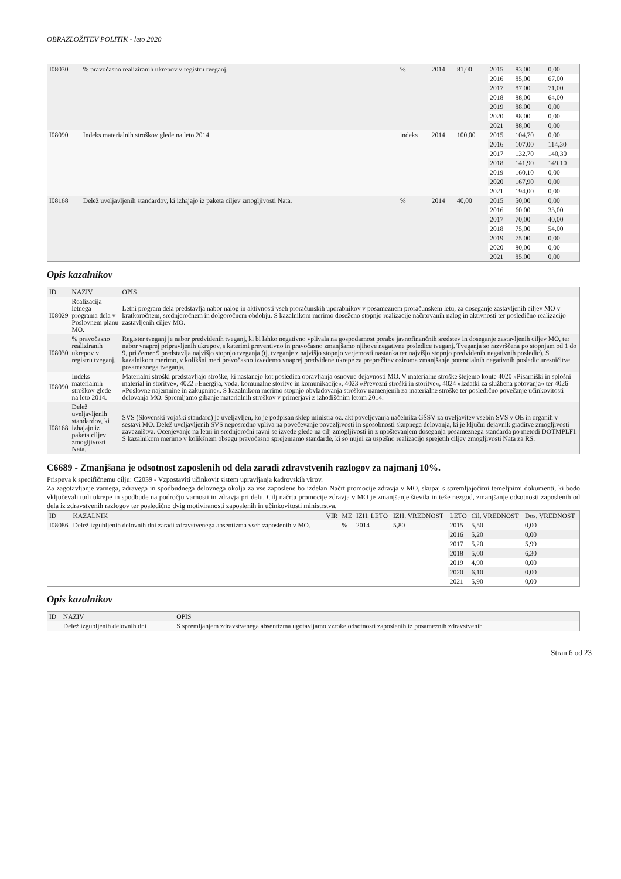OBRAZLOŽITEV POLITIK - leto 2020
| I08030 | % pravočasno realiziranih ukrepov v registru tveganj. | % | 2014 | 81,00 | 2015 | 83,00 | 0,00 |
| | | | | | 2016 | 85,00 | 67,00 |
| | | | | | 2017 | 87,00 | 71,00 |
| | | | | | 2018 | 88,00 | 64,00 |
| | | | | | 2019 | 88,00 | 0,00 |
| | | | | | 2020 | 88,00 | 0,00 |
| | | | | | 2021 | 88,00 | 0,00 |
| I08090 | Indeks materialnih stroškov glede na leto 2014. | indeks | 2014 | 100,00 | 2015 | 104,70 | 0,00 |
| | | | | | 2016 | 107,00 | 114,30 |
| | | | | | 2017 | 132,70 | 140,30 |
| | | | | | 2018 | 141,90 | 149,10 |
| | | | | | 2019 | 160,10 | 0,00 |
| | | | | | 2020 | 167,90 | 0,00 |
| | | | | | 2021 | 194,00 | 0,00 |
| I08168 | Delež uveljavljenih standardov, ki izhajajo iz paketa ciljev zmogljivosti Nata. | % | 2014 | 40,00 | 2015 | 50,00 | 0,00 |
| | | | | | 2016 | 60,00 | 33,00 |
| | | | | | 2017 | 70,00 | 40,00 |
| | | | | | 2018 | 75,00 | 54,00 |
| | | | | | 2019 | 75,00 | 0,00 |
| | | | | | 2020 | 80,00 | 0,00 |
| | | | | | 2021 | 85,00 | 0,00 |
Opis kazalnikov
| ID | NAZIV | OPIS |
| --- | --- | --- |
| I08029 | Realizacija letnega programa dela v Poslovnem planu MO. | Letni program dela predstavlja nabor nalog in aktivnosti vseh proračunskih uporabnikov v posameznem proračunskem letu, za doseganje zastavljenih ciljev MO v kratkoročnem, srednjeročnem in dolgoročnem obdobju. S kazalnikom merimo doseženo stopnjo realizacije načrtovanih nalog in aktivnosti ter posledično realizacijo zastavljenih ciljev MO. |
| I08030 | % pravočasno realiziranih ukrepov v registru tveganj. | Register tveganj je nabor predvidenih tveganj, ki bi lahko negativno vplivala na gospodarnost porabe javnofinančnih sredstev in doseganje zastavljenih ciljev MO, ter nabor vnaprej pripravljenih ukrepov, s katerimi preventivno in pravočasno zmanjšamo njihove negativne posledice tveganj. Tveganja so razvrščena po stopnjam od 1 do 9, pri čemer 9 predstavlja najvišjo stopnjo tveganja (tj. tveganje z najvišjo stopnjo verjetnosti nastanka ter najvišjo stopnjo predvidenih negativnih posledic). S kazalnikom merimo, v kolikšni meri pravočasno izvedemo vnaprej predvidene ukrepe za preprečitev oziroma zmanjšanje potencialnih negativnih posledic uresničitve posameznega tveganja. |
| I08090 | Indeks materialnih stroškov glede na leto 2014. | Materialni stroški predstavljajo stroške, ki nastanejo kot posledica opravljanja osnovne dejavnosti MO. V materialne stroške štejemo konte 4020 »Pisarniški in splošni material in storitve«, 4022 »Energija, voda, komunalne storitve in komunikacije«, 4023 »Prevozni stroški in storitve«, 4024 »Izdatki za službena potovanja« ter 4026 »Poslovne najemnine in zakupnine«. S kazalnikom merimo stopnjo obvladovanja stroškov namenjenih za materialne stroške ter posledično povečanje učinkovitosti delovanja MO. Spremljamo gibanje materialnih stroškov v primerjavi z izhodiščnim letom 2014. |
| I08168 | Delež uveljavljenih standardov, ki izhajajo iz paketa ciljev zmogljivosti Nata. | SVS (Slovenski vojaški standard) je uveljavljen, ko je podpisan sklep ministra oz. akt poveljevanja načelnika GŠSV za uveljavitev vsebin SVS v OE in organih v sestavi MO. Delež uveljavljenih SVS neposredno vpliva na povečevanje povezljivosti in sposobnosti skupnega delovanja, ki je ključni dejavnik graditve zmogljivosti zavezništva. Ocenjevanje na letni in srednjeročni ravni se izvede glede na cilj zmogljivosti in z upoštevanjem doseganja posameznega standarda po metodi DOTMPLFI. S kazalnikom merimo v kolikšnem obsegu pravočasno sprejemamo standarde, ki so nujni za uspešno realizacijo sprejetih ciljev zmogljivosti Nata za RS. |
C6689 - Zmanjšana je odsotnost zaposlenih od dela zaradi zdravstvenih razlogov za najmanj 10%.
Prispeva k specifičnemu cilju: C2039 - Vzpostaviti učinkovit sistem upravljanja kadrovskih virov.
Za zagotavljanje varnega, zdravega in spodbudnega delovnega okolja za vse zaposlene bo izdelan Načrt promocije zdravja v MO, skupaj s spremljajočimi temeljnimi dokumenti, ki bodo vključevali tudi ukrepe in spodbude na področju varnosti in zdravja pri delu. Cilj načrta promocije zdravja v MO je zmanjšanje števila in teže nezgod, zmanjšanje odsotnosti zaposlenih od dela iz zdravstvenih razlogov ter posledično dvig motiviranosti zaposlenih in učinkovitosti ministrstva.
| ID | KAZALNIK | VIR | ME | IZH. LETO | IZH. VREDNOST | LETO | Cil. VREDNOST | Dos. VREDNOST |
| --- | --- | --- | --- | --- | --- | --- | --- | --- |
| I08086 | Delež izgubljenih delovnih dni zaradi zdravstvenega absentizma vseh zaposlenih v MO. | | % | 2014 | 5,80 | 2015 | 5,50 | 0,00 |
| | | | | | | 2016 | 5,20 | 0,00 |
| | | | | | | 2017 | 5,20 | 5,99 |
| | | | | | | 2018 | 5,00 | 6,30 |
| | | | | | | 2019 | 4,90 | 0,00 |
| | | | | | | 2020 | 6,10 | 0,00 |
| | | | | | | 2021 | 5,90 | 0,00 |
Opis kazalnikov
| ID | NAZIV | OPIS |
| --- | --- | --- |
| | Delež izgubljenih delovnih dni | S spremljanjem zdravstvenega absentizma ugotavljamo vzroke odsotnosti zaposlenih iz posameznih zdravstvenih |
Stran 6 od 23